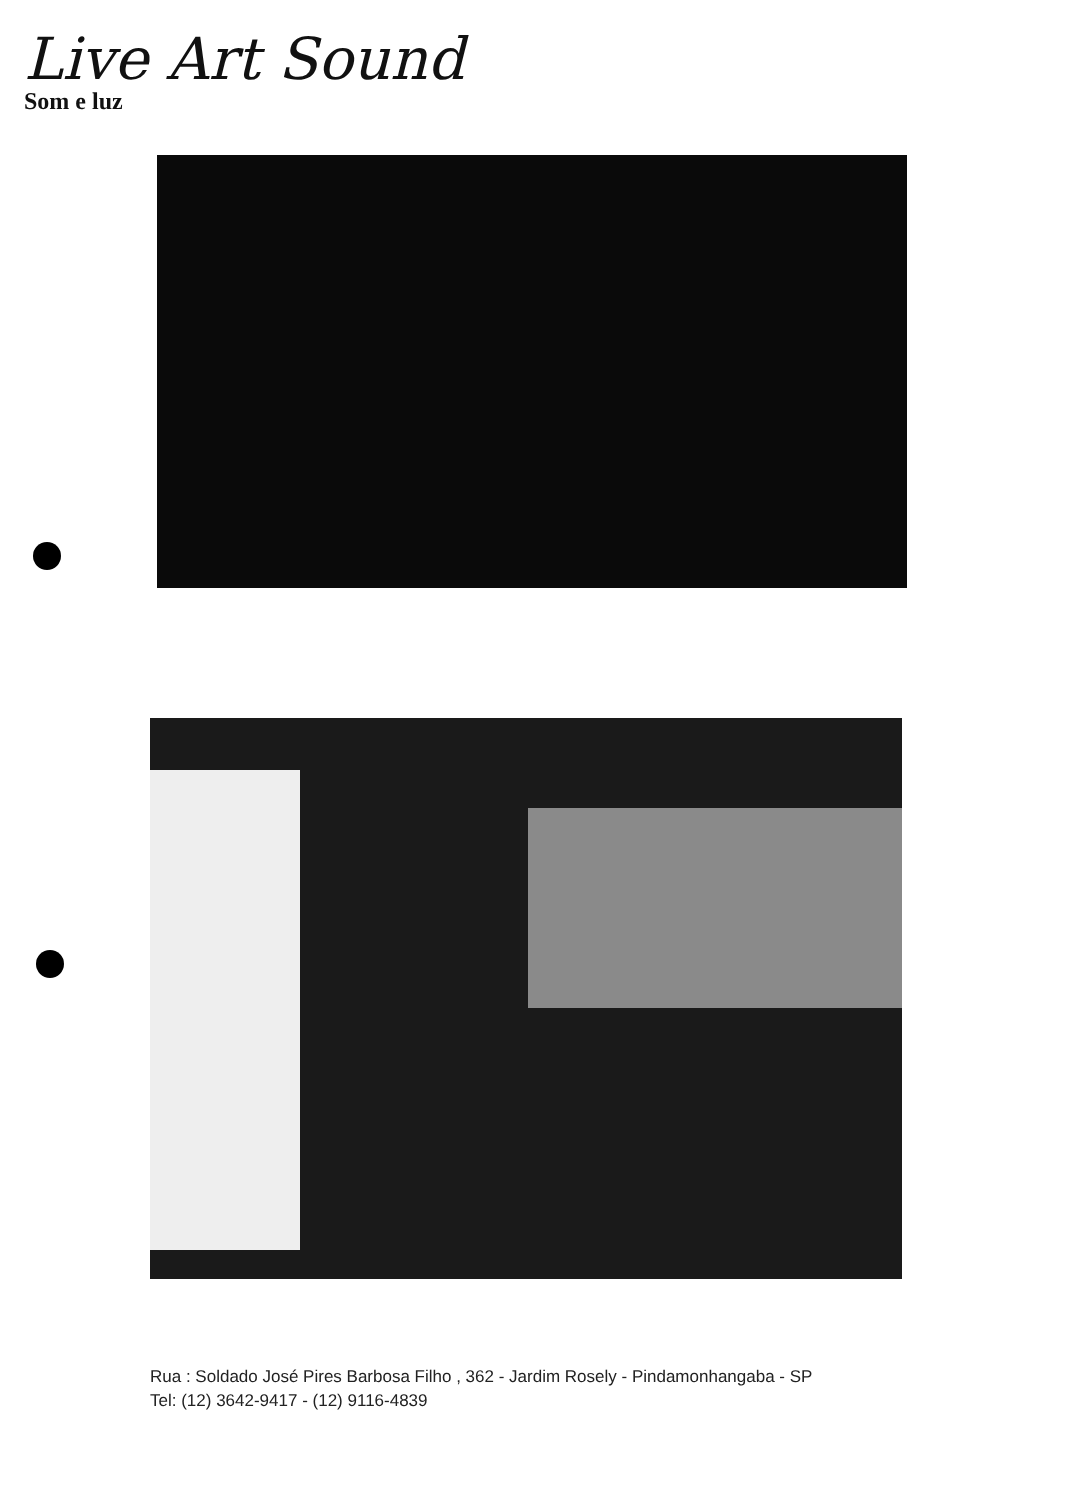Live Art Sound
Som e luz
Rua : Soldado José Pires Barbosa Filho , 362 - Jardim Rosely - Pindamonhangaba - SP
Tel: (12) 3642-9417 - (12) 9116-4839